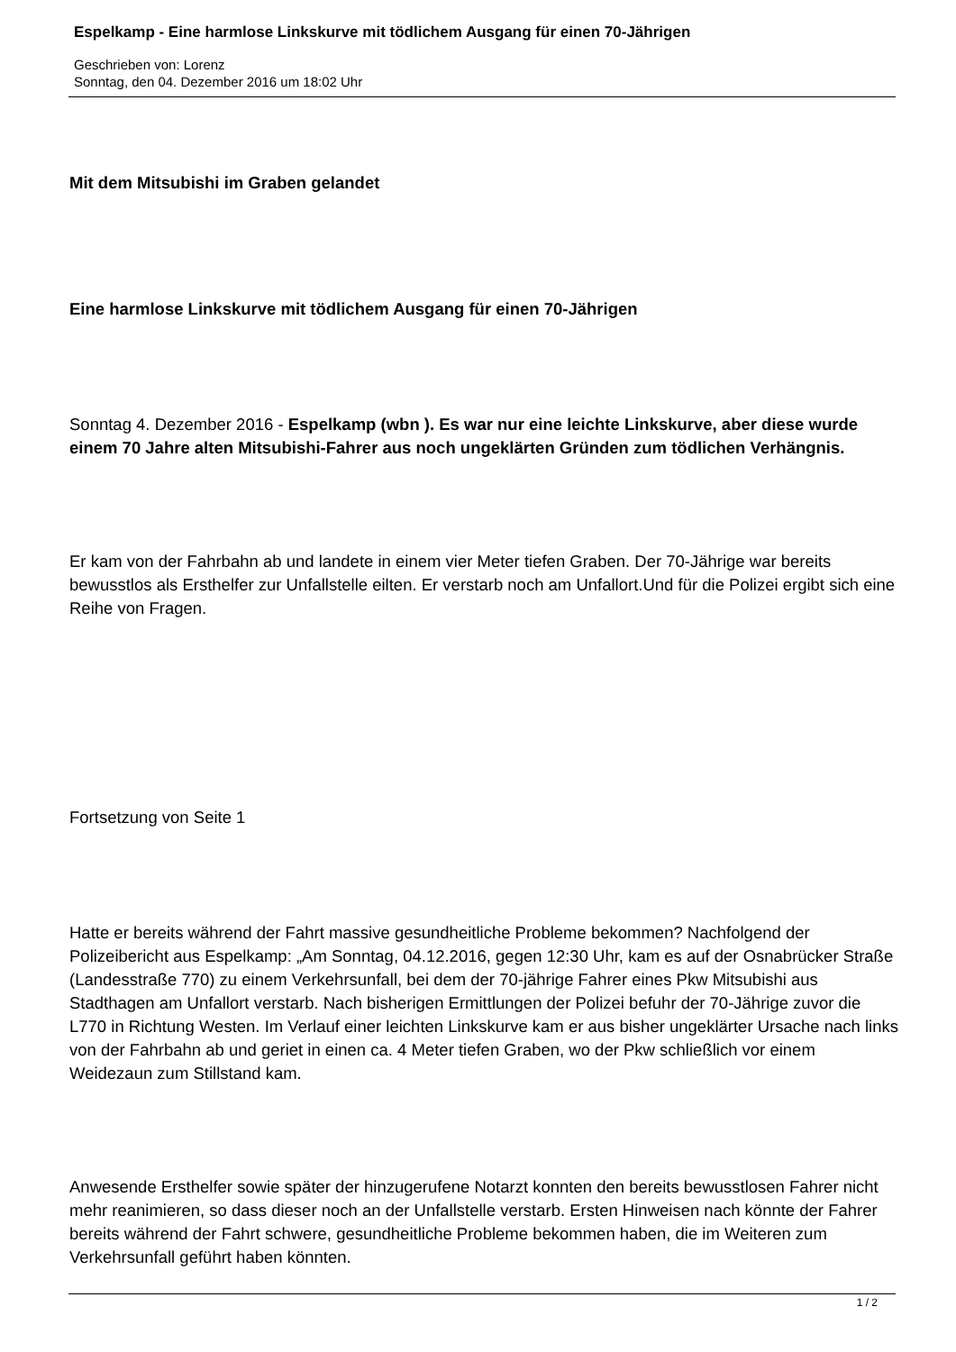Espelkamp - Eine harmlose Linkskurve mit tödlichem Ausgang für einen 70-Jährigen
Geschrieben von: Lorenz
Sonntag, den 04. Dezember 2016 um 18:02 Uhr
Mit dem Mitsubishi im Graben gelandet
Eine harmlose Linkskurve mit tödlichem Ausgang für einen 70-Jährigen
Sonntag 4. Dezember 2016 - Espelkamp (wbn ). Es war nur eine leichte Linkskurve, aber diese wurde einem 70 Jahre alten Mitsubishi-Fahrer aus noch ungeklärten Gründen zum tödlichen Verhängnis.
Er kam von der Fahrbahn ab und landete in einem vier Meter tiefen Graben. Der 70-Jährige war bereits bewusstlos als Ersthelfer zur Unfallstelle eilten. Er verstarb noch am Unfallort.Und für die Polizei ergibt sich eine Reihe von Fragen.
Fortsetzung von Seite 1
Hatte er bereits während der Fahrt massive gesundheitliche Probleme bekommen? Nachfolgend der Polizeibericht aus Espelkamp: „Am Sonntag, 04.12.2016, gegen 12:30 Uhr, kam es auf der Osnabrücker Straße (Landesstraße 770) zu einem Verkehrsunfall, bei dem der 70-jährige Fahrer eines Pkw Mitsubishi aus Stadthagen am Unfallort verstarb. Nach bisherigen Ermittlungen der Polizei befuhr der 70-Jährige zuvor die L770 in Richtung Westen. Im Verlauf einer leichten Linkskurve kam er aus bisher ungeklärter Ursache nach links von der Fahrbahn ab und geriet in einen ca. 4 Meter tiefen Graben, wo der Pkw schließlich vor einem Weidezaun zum Stillstand kam.
Anwesende Ersthelfer sowie später der hinzugerufene Notarzt konnten den bereits bewusstlosen Fahrer nicht mehr reanimieren, so dass dieser noch an der Unfallstelle verstarb. Ersten Hinweisen nach könnte der Fahrer bereits während der Fahrt schwere, gesundheitliche Probleme bekommen haben, die im Weiteren zum Verkehrsunfall geführt haben könnten.
1 / 2